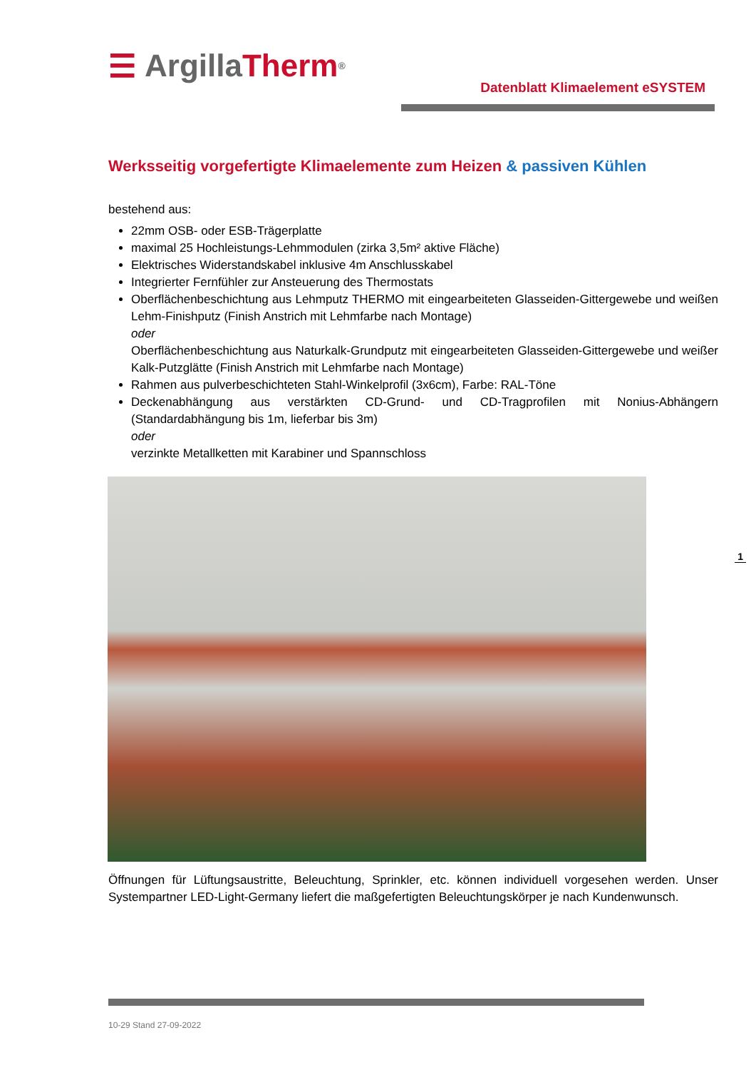☰ Argilla Therm<sup>®</sup>
Datenblatt Klimaelement eSYSTEM
Werksseitig vorgefertigte Klimaelemente zum Heizen & passiven Kühlen
bestehend aus:
22mm OSB- oder ESB-Trägerplatte
maximal 25 Hochleistungs-Lehmmodulen (zirka 3,5m² aktive Fläche)
Elektrisches Widerstandskabel inklusive 4m Anschlusskabel
Integrierter Fernfühler zur Ansteuerung des Thermostats
Oberflächenbeschichtung aus Lehmputz THERMO mit eingearbeiteten Glasseiden-Gittergewebe und weißen Lehm-Finishputz (Finish Anstrich mit Lehmfarbe nach Montage)
oder
Oberflächenbeschichtung aus Naturkalk-Grundputz mit eingearbeiteten Glasseiden-Gittergewebe und weißer Kalk-Putzglätte (Finish Anstrich mit Lehmfarbe nach Montage)
Rahmen aus pulverbeschichteten Stahl-Winkelprofil (3x6cm), Farbe: RAL-Töne
Deckenabhängung aus verstärkten CD-Grund- und CD-Tragprofilen mit Nonius-Abhängern (Standardabhängung bis 1m, lieferbar bis 3m)
oder
verzinkte Metallketten mit Karabiner und Spannschloss
Öffnungen für Lüftungsaustritte, Beleuchtung, Sprinkler, etc. können individuell vorgesehen werden. Unser Systempartner LED-Light-Germany liefert die maßgefertigten Beleuchtungskörper je nach Kundenwunsch.
10-29 Stand 27-09-2022
1